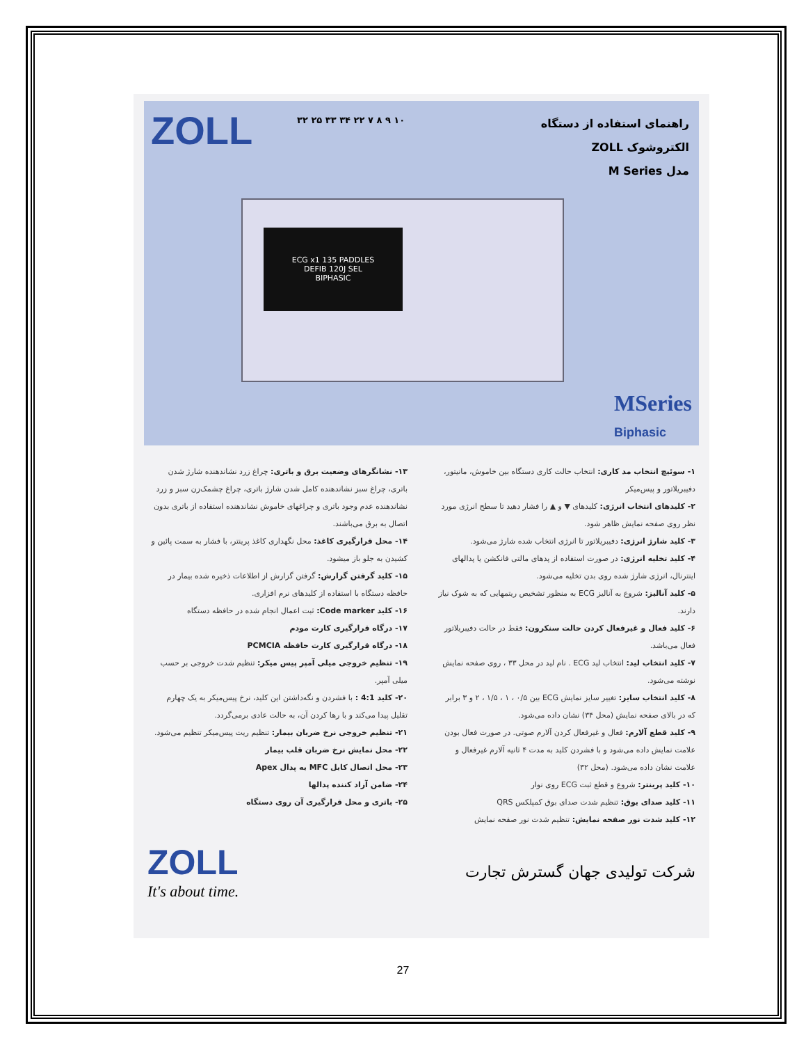ZOLL ۳۲ ۲۵ ۳۳ ۳۴ ۲۲ ۷ ۸ ۹ ۱۰
راهنمای استفاده از دستگاه
الکتروشوک ZOLL
مدل M Series
ECG x1 135 PADDLES
DEFIB 120J SEL
BIPHASIC
MSeries
Biphasic
۱- سوئیچ انتخاب مد کاری: انتخاب حالت کاری دستگاه بین خاموش، مانیتور، دفیبریلاتور و پیس‌میکر
۲- کلیدهای انتخاب انرژی: کلیدهای ▼ و ▲ را فشار دهید تا سطح انرژی مورد نظر روی صفحه نمایش ظاهر شود.
۳- کلید شارژ انرژی: دفیبریلاتور تا انرژی انتخاب شده شارژ می‌شود.
۴- کلید تخلیه انرژی: در صورت استفاده از پدهای مالتی فانکشن یا پدالهای اینترنال، انرژی شارژ شده روی بدن تخلیه می‌شود.
۵- کلید آنالیز: شروع به آنالیز ECG به منظور تشخیص ریتمهایی که به شوک نیاز دارند.
۶- کلید فعال و غیرفعال کردن حالت سنکرون: فقط در حالت دفیبریلاتور فعال می‌باشد.
۷- کلید انتخاب لید: انتخاب لید ECG . نام لید در محل ۳۳ ، روی صفحه نمایش نوشته می‌شود.
۸- کلید انتخاب سایز: تغییر سایز نمایش ECG بین ۰/۵ ، ۱ ، ۱/۵ ، ۲ و ۳ برابر که در بالای صفحه نمایش (محل ۳۴) نشان داده می‌شود.
۹- کلید قطع آلارم: فعال و غیرفعال کردن آلارم صوتی. در صورت فعال بودن علامت نمایش داده می‌شود و با فشردن کلید به مدت ۴ ثانیه آلارم غیرفعال و علامت نشان داده می‌شود. (محل ۳۲)
۱۰- کلید پرینتر: شروع و قطع ثبت ECG روی نوار
۱۱- کلید صدای بوق: تنظیم شدت صدای بوق کمپلکس QRS
۱۲- کلید شدت نور صفحه نمایش: تنظیم شدت نور صفحه نمایش
۱۳- نشانگرهای وضعیت برق و باتری: چراغ زرد نشاندهنده شارژ شدن باتری، چراغ سبز نشاندهنده کامل شدن شارژ باتری، چراغ چشمک‌زن سبز و زرد نشاندهنده عدم وجود باتری و چراغهای خاموش نشاندهنده استفاده از باتری بدون اتصال به برق می‌باشند.
۱۴- محل قرارگیری کاغذ: محل نگهداری کاغذ پرینتر، با فشار به سمت پائین و کشیدن به جلو باز میشود.
۱۵- کلید گرفتن گزارش: گرفتن گزارش از اطلاعات ذخیره شده بیمار در حافظه دستگاه با استفاده از کلیدهای نرم افزاری.
۱۶- کلید Code marker: ثبت اعمال انجام شده در حافظه دستگاه
۱۷- درگاه قرارگیری کارت مودم
۱۸- درگاه قرارگیری کارت حافظه PCMCIA
۱۹- تنظیم خروجی میلی آمپر پیس میکر: تنظیم شدت خروجی بر حسب میلی آمپر.
۲۰- کلید 4:1 : با فشردن و نگه‌داشتن این کلید، نرخ پیس‌میکر به یک چهارم تقلیل پیدا می‌کند و با رها کردن آن، به حالت عادی برمی‌گردد.
۲۱- تنظیم خروجی نرخ ضربان بیمار: تنظیم ریت پیس‌میکر تنظیم می‌شود.
۲۲- محل نمایش نرخ ضربان قلب بیمار
۲۳- محل اتصال کابل MFC به پدال Apex
۲۴- ضامن آزاد کننده پدالها
۲۵- باتری و محل قرارگیری آن روی دستگاه
ZOLL
It's about time.
شرکت تولیدی جهان گسترش تجارت
27